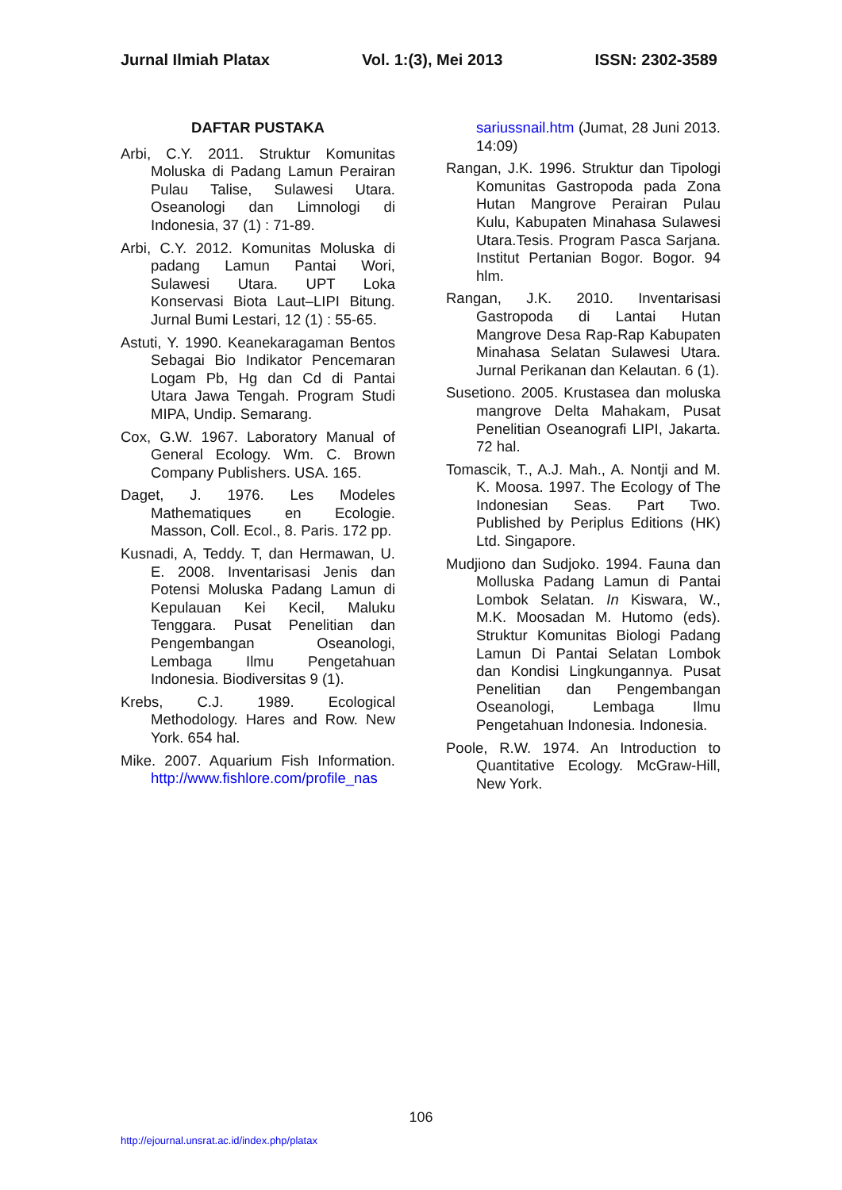Jurnal Ilmiah Platax Vol. 1:(3), Mei 2013 ISSN: 2302-3589
DAFTAR PUSTAKA
Arbi, C.Y. 2011. Struktur Komunitas Moluska di Padang Lamun Perairan Pulau Talise, Sulawesi Utara. Oseanologi dan Limnologi di Indonesia, 37 (1) : 71-89.
Arbi, C.Y. 2012. Komunitas Moluska di padang Lamun Pantai Wori, Sulawesi Utara. UPT Loka Konservasi Biota Laut–LIPI Bitung. Jurnal Bumi Lestari, 12 (1) : 55-65.
Astuti, Y. 1990. Keanekaragaman Bentos Sebagai Bio Indikator Pencemaran Logam Pb, Hg dan Cd di Pantai Utara Jawa Tengah. Program Studi MIPA, Undip. Semarang.
Cox, G.W. 1967. Laboratory Manual of General Ecology. Wm. C. Brown Company Publishers. USA. 165.
Daget, J. 1976. Les Modeles Mathematiques en Ecologie. Masson, Coll. Ecol., 8. Paris. 172 pp.
Kusnadi, A, Teddy. T, dan Hermawan, U. E. 2008. Inventarisasi Jenis dan Potensi Moluska Padang Lamun di Kepulauan Kei Kecil, Maluku Tenggara. Pusat Penelitian dan Pengembangan Oseanologi, Lembaga Ilmu Pengetahuan Indonesia. Biodiversitas 9 (1).
Krebs, C.J. 1989. Ecological Methodology. Hares and Row. New York. 654 hal.
Mike. 2007. Aquarium Fish Information. http://www.fishlore.com/profile_nas
sariussnail.htm (Jumat, 28 Juni 2013. 14:09)
Rangan, J.K. 1996. Struktur dan Tipologi Komunitas Gastropoda pada Zona Hutan Mangrove Perairan Pulau Kulu, Kabupaten Minahasa Sulawesi Utara.Tesis. Program Pasca Sarjana. Institut Pertanian Bogor. Bogor. 94 hlm.
Rangan, J.K. 2010. Inventarisasi Gastropoda di Lantai Hutan Mangrove Desa Rap-Rap Kabupaten Minahasa Selatan Sulawesi Utara. Jurnal Perikanan dan Kelautan. 6 (1).
Susetiono. 2005. Krustasea dan moluska mangrove Delta Mahakam, Pusat Penelitian Oseanografi LIPI, Jakarta. 72 hal.
Tomascik, T., A.J. Mah., A. Nontji and M. K. Moosa. 1997. The Ecology of The Indonesian Seas. Part Two. Published by Periplus Editions (HK) Ltd. Singapore.
Mudjiono dan Sudjoko. 1994. Fauna dan Molluska Padang Lamun di Pantai Lombok Selatan. In Kiswara, W., M.K. Moosadan M. Hutomo (eds). Struktur Komunitas Biologi Padang Lamun Di Pantai Selatan Lombok dan Kondisi Lingkungannya. Pusat Penelitian dan Pengembangan Oseanologi, Lembaga Ilmu Pengetahuan Indonesia. Indonesia.
Poole, R.W. 1974. An Introduction to Quantitative Ecology. McGraw-Hill, New York.
106
http://ejournal.unsrat.ac.id/index.php/platax